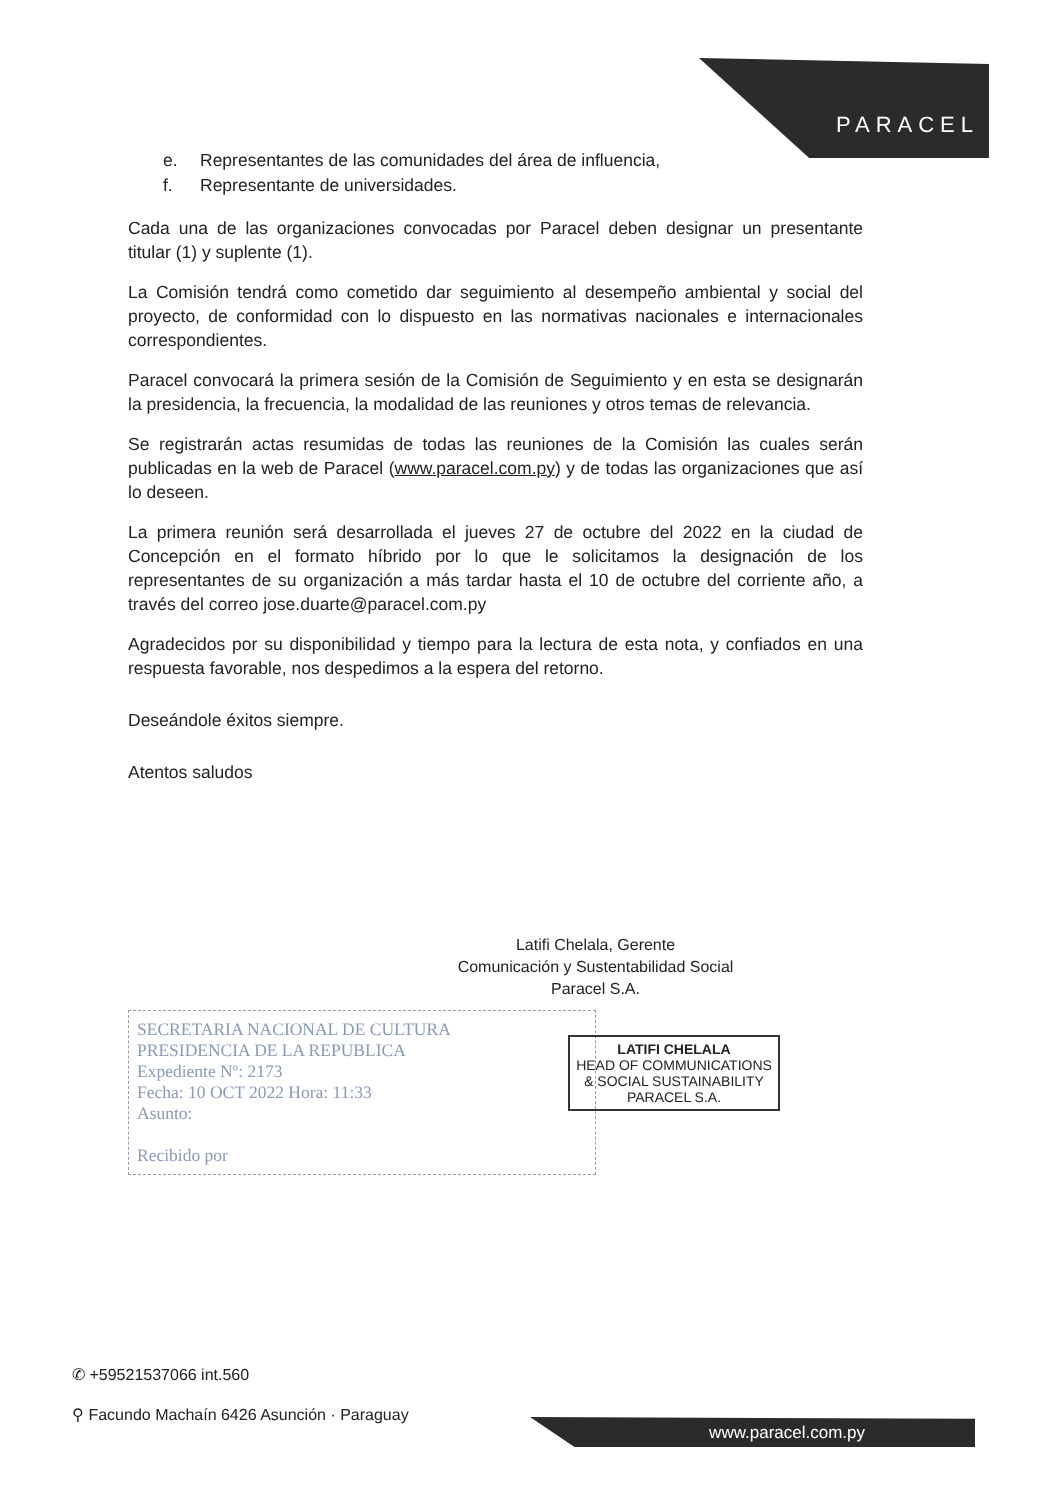PARACEL
e. Representantes de las comunidades del área de influencia,
f. Representante de universidades.
Cada una de las organizaciones convocadas por Paracel deben designar un presentante titular (1) y suplente (1).
La Comisión tendrá como cometido dar seguimiento al desempeño ambiental y social del proyecto, de conformidad con lo dispuesto en las normativas nacionales e internacionales correspondientes.
Paracel convocará la primera sesión de la Comisión de Seguimiento y en esta se designarán la presidencia, la frecuencia, la modalidad de las reuniones y otros temas de relevancia.
Se registrarán actas resumidas de todas las reuniones de la Comisión las cuales serán publicadas en la web de Paracel (www.paracel.com.py) y de todas las organizaciones que así lo deseen.
La primera reunión será desarrollada el jueves 27 de octubre del 2022 en la ciudad de Concepción en el formato híbrido por lo que le solicitamos la designación de los representantes de su organización a más tardar hasta el 10 de octubre del corriente año, a través del correo jose.duarte@paracel.com.py
Agradecidos por su disponibilidad y tiempo para la lectura de esta nota, y confiados en una respuesta favorable, nos despedimos a la espera del retorno.
Deseándole éxitos siempre.
Atentos saludos
Latifi Chelala, Gerente
Comunicación y Sustentabilidad Social
Paracel S.A.
SECRETARIA NACIONAL DE CULTURA
PRESIDENCIA DE LA REPUBLICA
Expediente Nº: 2173
Fecha: 10 OCT 2022 Hora: 11:33
Asunto:
Recibido por
LATIFI CHELALA
HEAD OF COMMUNICATIONS & SOCIAL SUSTAINABILITY
PARACEL S.A.
✆ +59521537066 int.560
⚲ Facundo Machaín 6426 Asunción · Paraguay
www.paracel.com.py